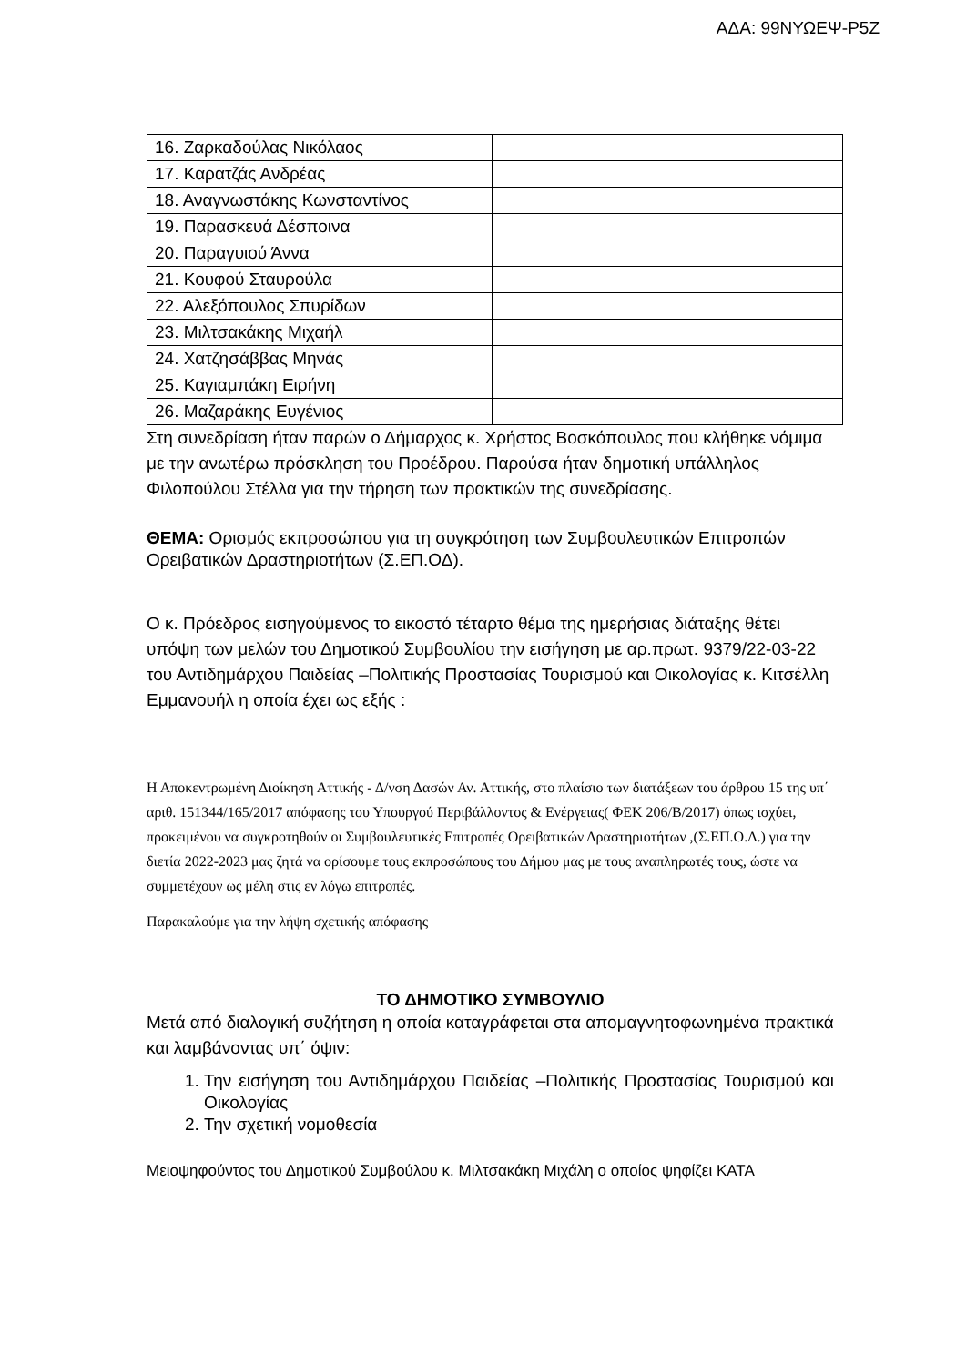ΑΔΑ: 99ΝΥΩΕΨ-Ρ5Ζ
| 16. Ζαρκαδούλας Νικόλαος | |
| 17. Καρατζάς Ανδρέας | |
| 18. Αναγνωστάκης Κωνσταντίνος | |
| 19. Παρασκευά Δέσποινα | |
| 20. Παραγυιού Άννα | |
| 21. Κουφού Σταυρούλα | |
| 22. Αλεξόπουλος Σπυρίδων | |
| 23. Μιλτσακάκης Μιχαήλ | |
| 24. Χατζησάββας Μηνάς | |
| 25. Καγιαμπάκη Ειρήνη | |
| 26. Μαζαράκης Ευγένιος | |
Στη συνεδρίαση ήταν παρών ο Δήμαρχος κ. Χρήστος Βοσκόπουλος που κλήθηκε νόμιμα με την ανωτέρω πρόσκληση του Προέδρου. Παρούσα ήταν δημοτική υπάλληλος Φιλοπούλου Στέλλα για την τήρηση των πρακτικών της συνεδρίασης.
ΘΕΜΑ: Ορισμός εκπροσώπου για τη συγκρότηση των Συμβουλευτικών Επιτροπών Ορειβατικών Δραστηριοτήτων (Σ.ΕΠ.ΟΔ).
Ο κ. Πρόεδρος εισηγούμενος το εικοστό τέταρτο θέμα της ημερήσιας διάταξης θέτει υπόψη των μελών του Δημοτικού Συμβουλίου την εισήγηση με αρ.πρωτ. 9379/22-03-22 του Αντιδημάρχου Παιδείας –Πολιτικής Προστασίας Τουρισμού και Οικολογίας κ. Κιτσέλλη Εμμανουήλ η οποία έχει ως εξής :
Η Αποκεντρωμένη Διοίκηση Αττικής - Δ/νση Δασών Αν. Αττικής, στο πλαίσιο των διατάξεων του άρθρου 15 της υπ΄ αριθ. 151344/165/2017 απόφασης του Υπουργού Περιβάλλοντος & Ενέργειας( ΦΕΚ 206/Β/2017) όπως ισχύει, προκειμένου να συγκροτηθούν οι Συμβουλευτικές Επιτροπές Ορειβατικών Δραστηριοτήτων ,(Σ.ΕΠ.Ο.Δ.) για την διετία 2022-2023 μας ζητά να ορίσουμε τους εκπροσώπους του Δήμου μας με τους αναπληρωτές τους, ώστε να συμμετέχουν ως μέλη στις εν λόγω επιτροπές.
Παρακαλούμε για την λήψη σχετικής απόφασης
ΤΟ ΔΗΜΟΤΙΚΟ ΣΥΜΒΟΥΛΙΟ
Μετά από διαλογική συζήτηση η οποία καταγράφεται στα απομαγνητοφωνημένα πρακτικά και λαμβάνοντας υπ΄ όψιν:
1. Την εισήγηση του Αντιδημάρχου Παιδείας –Πολιτικής Προστασίας Τουρισμού και Οικολογίας
2. Την σχετική νομοθεσία
Μειοψηφούντος του Δημοτικού Συμβούλου κ. Μιλτσακάκη Μιχάλη ο οποίος ψηφίζει ΚΑΤΑ